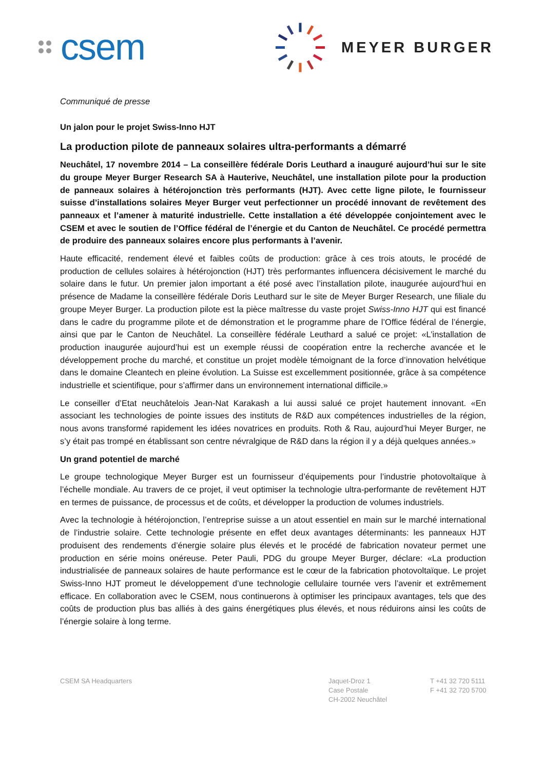csem
MEYER BURGER
Communiqué de presse
Un jalon pour le projet Swiss-Inno HJT
La production pilote de panneaux solaires ultra-performants a démarré
Neuchâtel, 17 novembre 2014 – La conseillère fédérale Doris Leuthard a inauguré aujourd’hui sur le site du groupe Meyer Burger Research SA à Hauterive, Neuchâtel, une installation pilote pour la production de panneaux solaires à hétérojonction très performants (HJT). Avec cette ligne pilote, le fournisseur suisse d’installations solaires Meyer Burger veut perfectionner un procédé innovant de revêtement des panneaux et l’amener à maturité industrielle. Cette installation a été développée conjointement avec le CSEM et avec le soutien de l’Office fédéral de l’énergie et du Canton de Neuchâtel. Ce procédé permettra de produire des panneaux solaires encore plus performants à l’avenir.
Haute efficacité, rendement élevé et faibles coûts de production: grâce à ces trois atouts, le procédé de production de cellules solaires à hétérojonction (HJT) très performantes influencera décisivement le marché du solaire dans le futur. Un premier jalon important a été posé avec l’installation pilote, inaugurée aujourd’hui en présence de Madame la conseillère fédérale Doris Leuthard sur le site de Meyer Burger Research, une filiale du groupe Meyer Burger. La production pilote est la pièce maîtresse du vaste projet Swiss-Inno HJT qui est financé dans le cadre du programme pilote et de démonstration et le programme phare de l’Office fédéral de l’énergie, ainsi que par le Canton de Neuchâtel. La conseillère fédérale Leuthard a salué ce projet: «L’installation de production inaugurée aujourd’hui est un exemple réussi de coopération entre la recherche avancée et le développement proche du marché, et constitue un projet modèle témoignant de la force d’innovation helvétique dans le domaine Cleantech en pleine évolution. La Suisse est excellemment positionnée, grâce à sa compétence industrielle et scientifique, pour s’affirmer dans un environnement international difficile.»
Le conseiller d’Etat neuchâtelois Jean-Nat Karakash a lui aussi salué ce projet hautement innovant. «En associant les technologies de pointe issues des instituts de R&D aux compétences industrielles de la région, nous avons transformé rapidement les idées novatrices en produits. Roth & Rau, aujourd’hui Meyer Burger, ne s’y était pas trompé en établissant son centre névralgique de R&D dans la région il y a déjà quelques années.»
Un grand potentiel de marché
Le groupe technologique Meyer Burger est un fournisseur d’équipements pour l’industrie photovoltaïque à l’échelle mondiale. Au travers de ce projet, il veut optimiser la technologie ultra-performante de revêtement HJT en termes de puissance, de processus et de coûts, et développer la production de volumes industriels.
Avec la technologie à hétérojonction, l’entreprise suisse a un atout essentiel en main sur le marché international de l’industrie solaire. Cette technologie présente en effet deux avantages déterminants: les panneaux HJT produisent des rendements d’énergie solaire plus élevés et le procédé de fabrication novateur permet une production en série moins onéreuse. Peter Pauli, PDG du groupe Meyer Burger, déclare: «La production industrialisée de panneaux solaires de haute performance est le cœur de la fabrication photovoltaïque. Le projet Swiss-Inno HJT promeut le développement d’une technologie cellulaire tournée vers l’avenir et extrêmement efficace. En collaboration avec le CSEM, nous continuerons à optimiser les principaux avantages, tels que des coûts de production plus bas alliés à des gains énergétiques plus élevés, et nous réduirons ainsi les coûts de l’énergie solaire à long terme.
CSEM SA Headquarters Jaquet-Droz 1
Case Postale
CH-2002 Neuchâtel
T +41 32 720 5111
F +41 32 720 5700